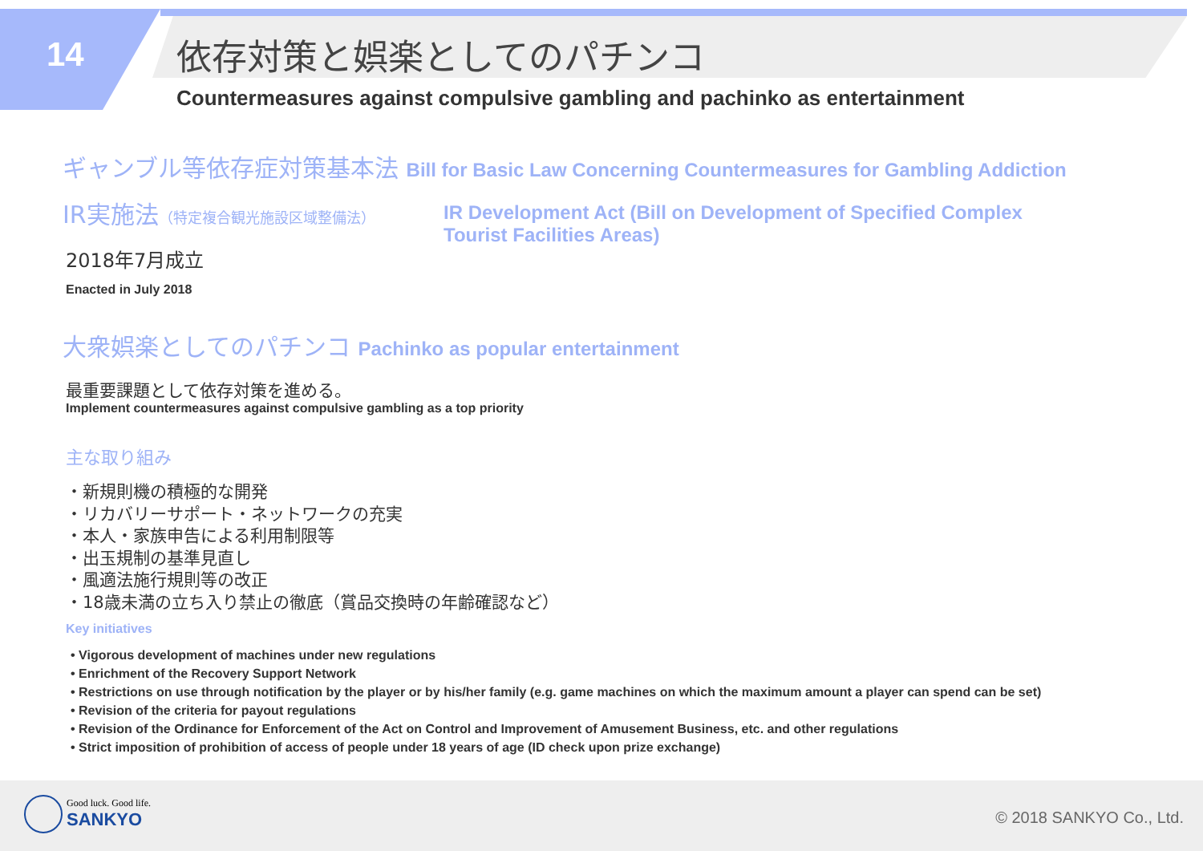14 依存対策と娯楽としてのパチンコ
Countermeasures against compulsive gambling and pachinko as entertainment
ギャンブル等依存症対策基本法 Bill for Basic Law Concerning Countermeasures for Gambling Addiction
IR実施法（特定複合観光施設区域整備法）
2018年7月成立
Enacted in July 2018
IR Development Act (Bill on Development of Specified Complex Tourist Facilities Areas)
大衆娯楽としてのパチンコ Pachinko as popular entertainment
最重要課題として依存対策を進める。
Implement countermeasures against compulsive gambling as a top priority
主な取り組み
・新規則機の積極的な開発
・リカバリーサポート・ネットワークの充実
・本人・家族申告による利用制限等
・出玉規制の基準見直し
・風適法施行規則等の改正
・18歳未満の立ち入り禁止の徹底（賞品交換時の年齢確認など）
Key initiatives
• Vigorous development of machines under new regulations
• Enrichment of the Recovery Support Network
• Restrictions on use through notification by the player or by his/her family (e.g. game machines on which the maximum amount a player can spend can be set)
• Revision of the criteria for payout regulations
• Revision of the Ordinance for Enforcement of the Act on Control and Improvement of Amusement Business, etc. and other regulations
• Strict imposition of prohibition of access of people under 18 years of age (ID check upon prize exchange)
Good luck. Good life.
SANKYO © 2018 SANKYO Co., Ltd.